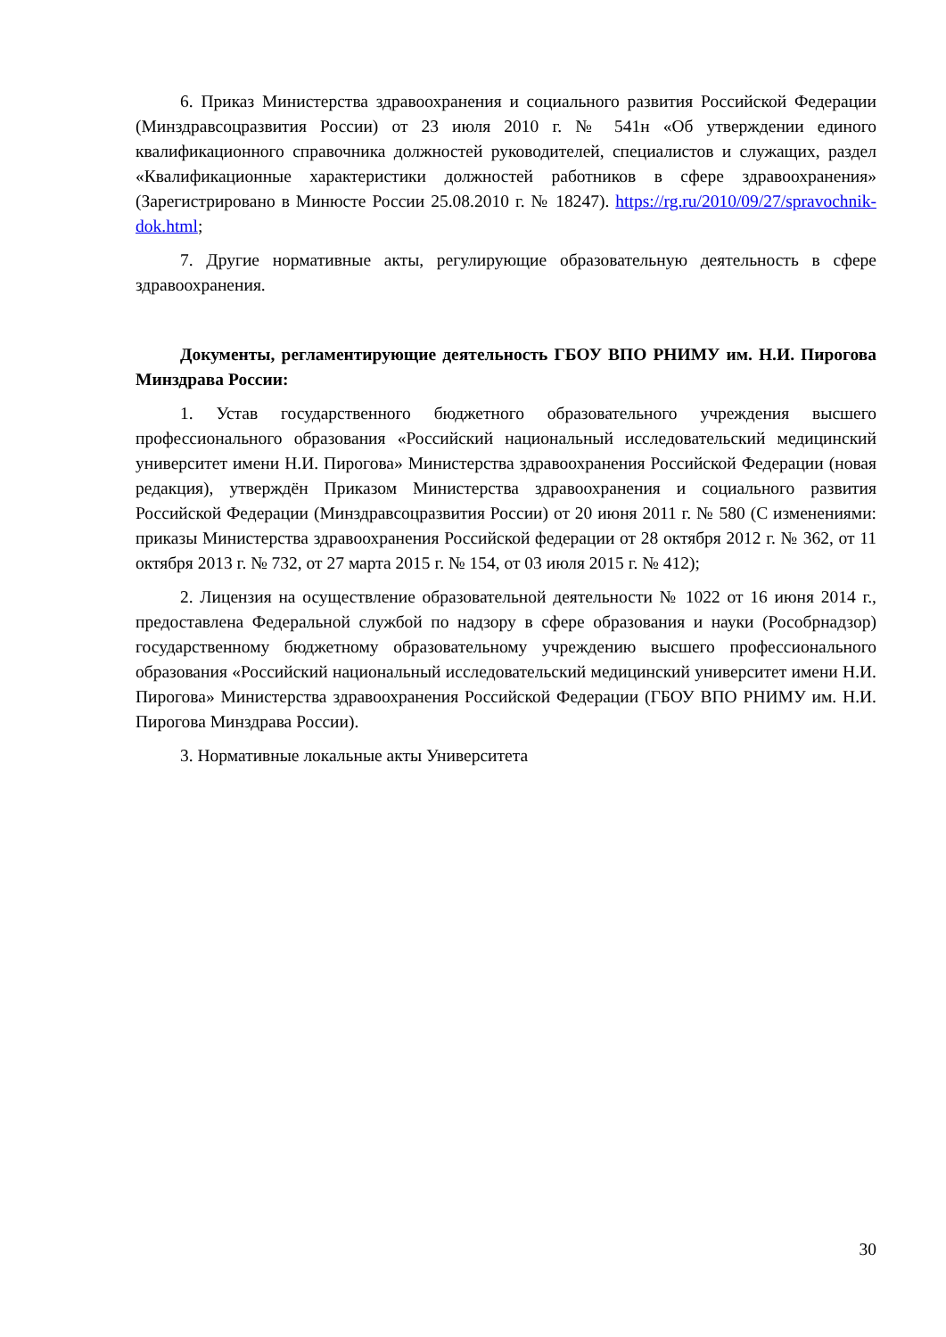6. Приказ Министерства здравоохранения и социального развития Российской Федерации (Минздравсоцразвития России) от 23 июля 2010 г. № 541н «Об утверждении единого квалификационного справочника должностей руководителей, специалистов и служащих, раздел «Квалификационные характеристики должностей работников в сфере здравоохранения» (Зарегистрировано в Минюсте России 25.08.2010 г. № 18247). https://rg.ru/2010/09/27/spravochnik-dok.html;
7. Другие нормативные акты, регулирующие образовательную деятельность в сфере здравоохранения.
Документы, регламентирующие деятельность ГБОУ ВПО РНИМУ им. Н.И. Пирогова Минздрава России:
1. Устав государственного бюджетного образовательного учреждения высшего профессионального образования «Российский национальный исследовательский медицинский университет имени Н.И. Пирогова» Министерства здравоохранения Российской Федерации (новая редакция), утверждён Приказом Министерства здравоохранения и социального развития Российской Федерации (Минздравсоцразвития России) от 20 июня 2011 г. № 580 (С изменениями: приказы Министерства здравоохранения Российской федерации от 28 октября 2012 г. № 362, от 11 октября 2013 г. № 732, от 27 марта 2015 г. № 154, от 03 июля 2015 г. № 412);
2. Лицензия на осуществление образовательной деятельности № 1022 от 16 июня 2014 г., предоставлена Федеральной службой по надзору в сфере образования и науки (Рособрнадзор) государственному бюджетному образовательному учреждению высшего профессионального образования «Российский национальный исследовательский медицинский университет имени Н.И. Пирогова» Министерства здравоохранения Российской Федерации (ГБОУ ВПО РНИМУ им. Н.И. Пирогова Минздрава России).
3. Нормативные локальные акты Университета
30